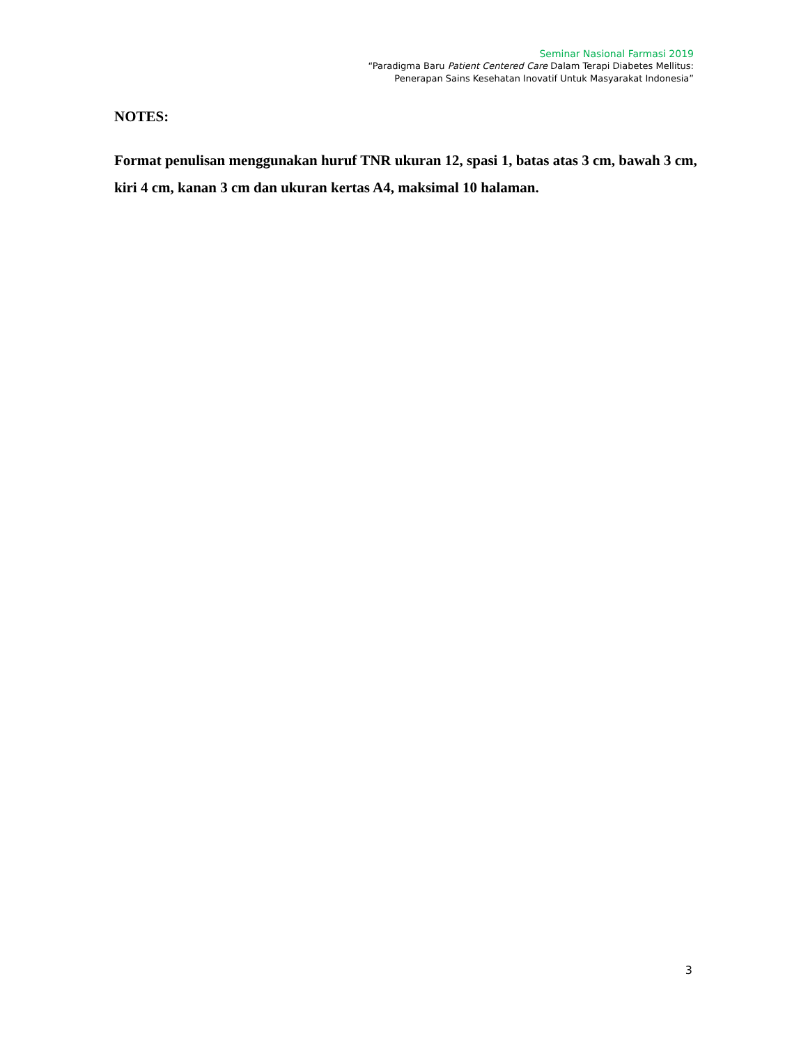Seminar Nasional Farmasi 2019
“Paradigma Baru Patient Centered Care Dalam Terapi Diabetes Mellitus:
Penerapan Sains Kesehatan Inovatif Untuk Masyarakat Indonesia”
NOTES:
Format penulisan menggunakan huruf TNR ukuran 12, spasi 1, batas atas 3 cm, bawah 3 cm, kiri 4 cm, kanan 3 cm dan ukuran kertas A4, maksimal 10 halaman.
3